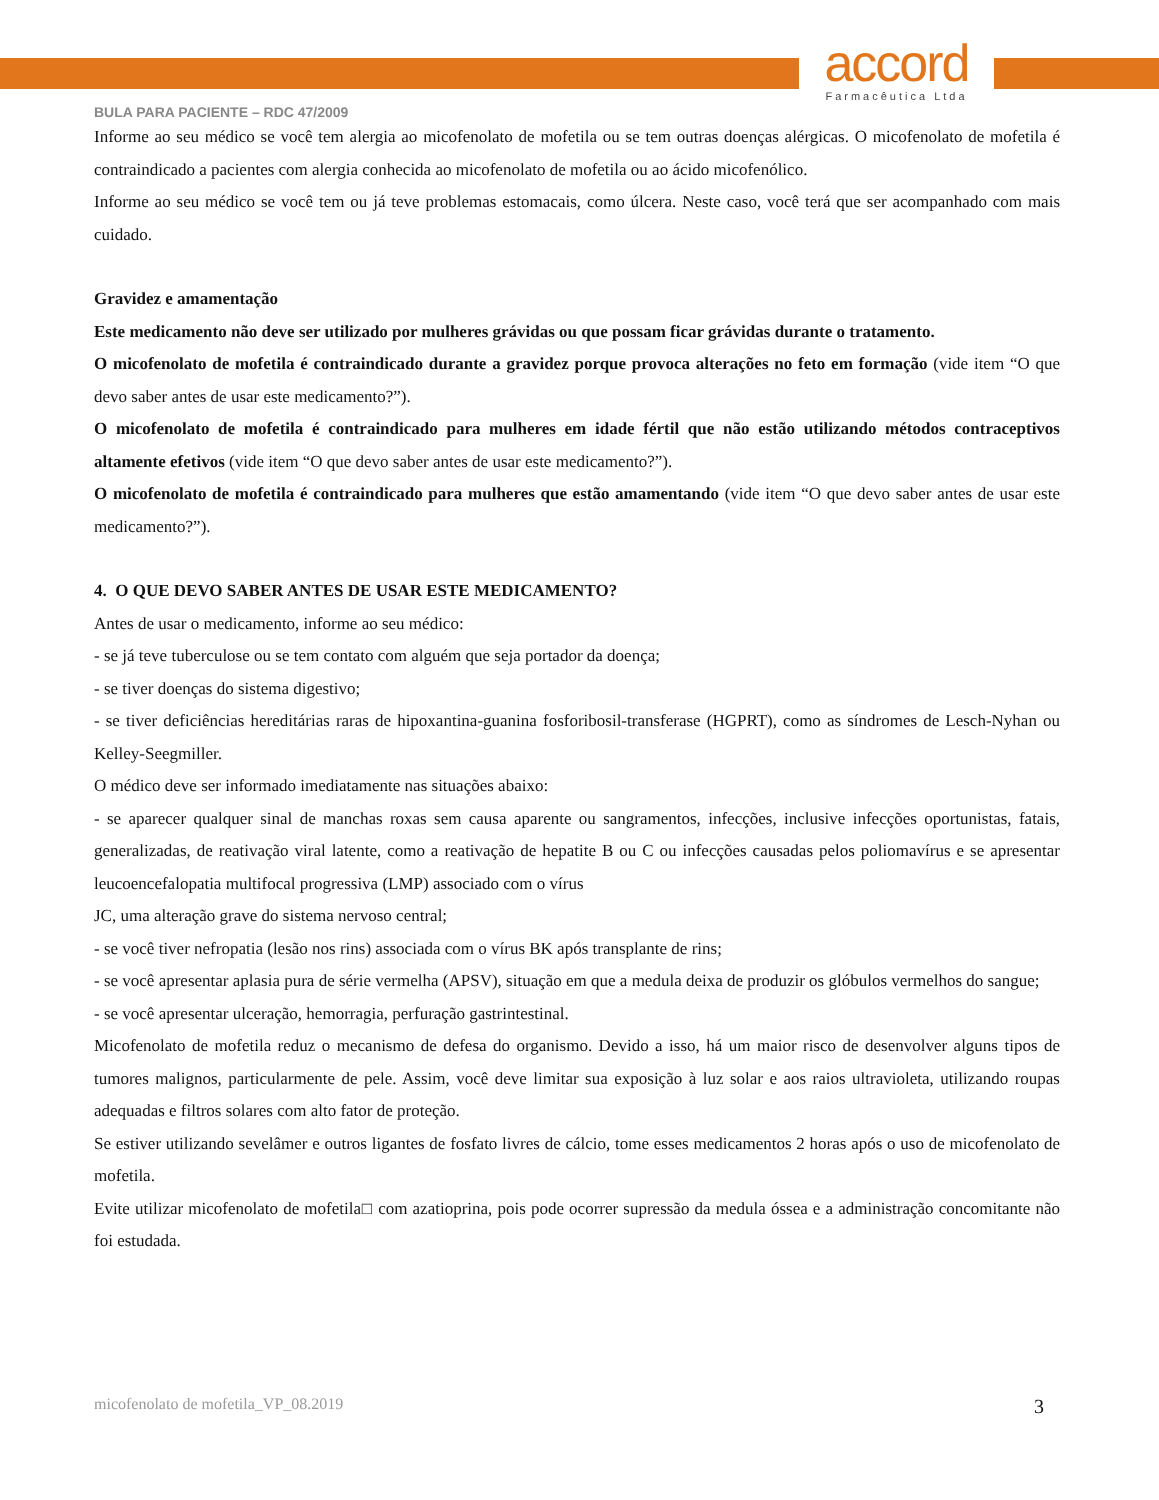accord
Farmacêutica Ltda
BULA PARA PACIENTE – RDC 47/2009
Informe ao seu médico se você tem alergia ao micofenolato de mofetila ou se tem outras doenças alérgicas. O micofenolato de mofetila é contraindicado a pacientes com alergia conhecida ao micofenolato de mofetila ou ao ácido micofenólico.
Informe ao seu médico se você tem ou já teve problemas estomacais, como úlcera. Neste caso, você terá que ser acompanhado com mais cuidado.
Gravidez e amamentação
Este medicamento não deve ser utilizado por mulheres grávidas ou que possam ficar grávidas durante o tratamento.
O micofenolato de mofetila é contraindicado durante a gravidez porque provoca alterações no feto em formação (vide item “O que devo saber antes de usar este medicamento?”).
O micofenolato de mofetila é contraindicado para mulheres em idade fértil que não estão utilizando métodos contraceptivos altamente efetivos (vide item “O que devo saber antes de usar este medicamento?”).
O micofenolato de mofetila é contraindicado para mulheres que estão amamentando (vide item “O que devo saber antes de usar este medicamento?”).
4. O QUE DEVO SABER ANTES DE USAR ESTE MEDICAMENTO?
Antes de usar o medicamento, informe ao seu médico:
- se já teve tuberculose ou se tem contato com alguém que seja portador da doença;
- se tiver doenças do sistema digestivo;
- se tiver deficiências hereditárias raras de hipoxantina-guanina fosforibosil-transferase (HGPRT), como as síndromes de Lesch-Nyhan ou Kelley-Seegmiller.
O médico deve ser informado imediatamente nas situações abaixo:
- se aparecer qualquer sinal de manchas roxas sem causa aparente ou sangramentos, infecções, inclusive infecções oportunistas, fatais, generalizadas, de reativação viral latente, como a reativação de hepatite B ou C ou infecções causadas pelos poliomavírus e se apresentar leucoencefalopatia multifocal progressiva (LMP) associado com o vírus
JC, uma alteração grave do sistema nervoso central;
- se você tiver nefropatia (lesão nos rins) associada com o vírus BK após transplante de rins;
- se você apresentar aplasia pura de série vermelha (APSV), situação em que a medula deixa de produzir os glóbulos vermelhos do sangue;
- se você apresentar ulceração, hemorragia, perfuração gastrintestinal.
Micofenolato de mofetila reduz o mecanismo de defesa do organismo. Devido a isso, há um maior risco de desenvolver alguns tipos de tumores malignos, particularmente de pele. Assim, você deve limitar sua exposição à luz solar e aos raios ultravioleta, utilizando roupas adequadas e filtros solares com alto fator de proteção.
Se estiver utilizando sevelâmer e outros ligantes de fosfato livres de cálcio, tome esses medicamentos 2 horas após o uso de micofenolato de mofetila.
Evite utilizar micofenolato de mofetila□ com azatioprina, pois pode ocorrer supressão da medula óssea e a administração concomitante não foi estudada.
micofenolato de mofetila_VP_08.2019 3